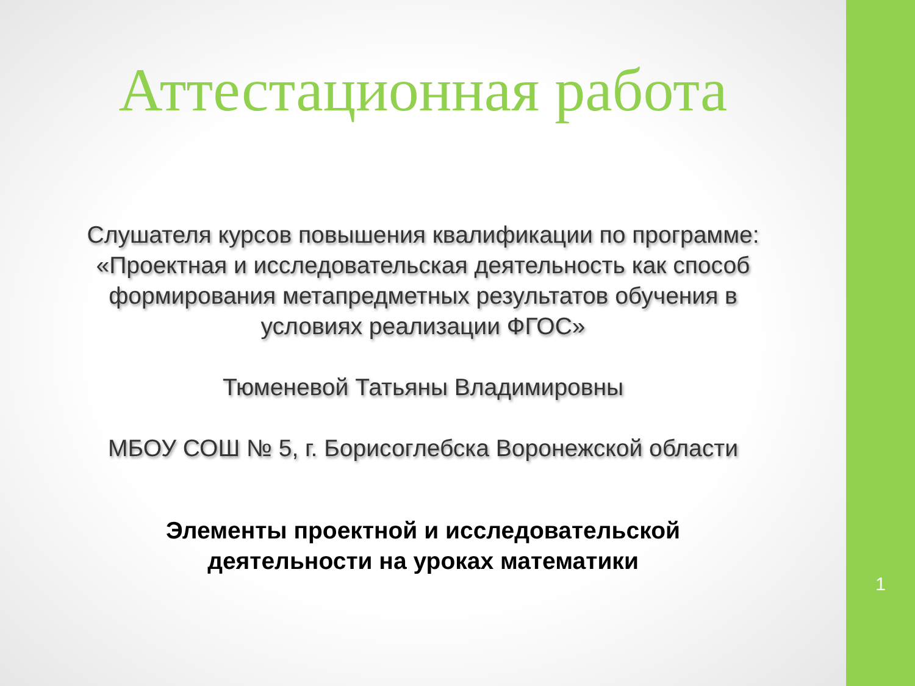Аттестационная работа
Слушателя курсов повышения квалификации по программе:
«Проектная и исследовательская деятельность как способ
формирования метапредметных результатов обучения в
условиях реализации ФГОС»
Тюменевой Татьяны Владимировны
МБОУ СОШ № 5, г. Борисоглебска Воронежской области
Элементы проектной и исследовательской
деятельности на уроках математики
1